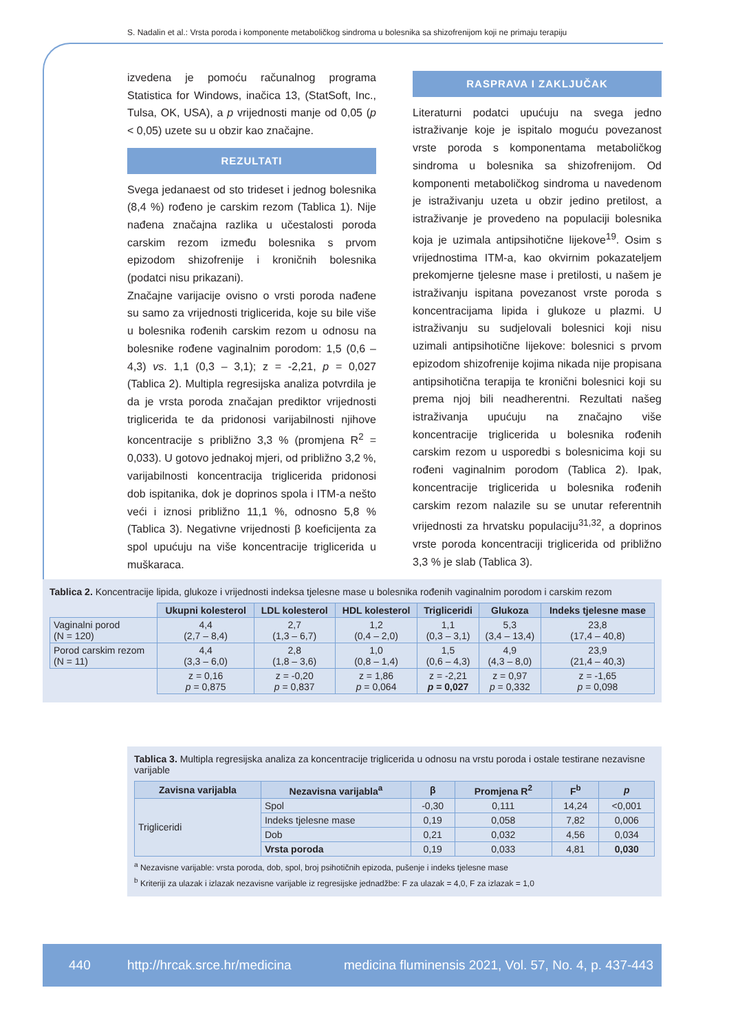S. Nadalin et al.: Vrsta poroda i komponente metaboličkog sindroma u bolesnika sa shizofrenijom koji ne primaju terapiju
izvedena je pomoću računalnog programa Statistica for Windows, inačica 13, (StatSoft, Inc., Tulsa, OK, USA), a p vrijednosti manje od 0,05 (p < 0,05) uzete su u obzir kao značajne.
REZULTATI
Svega jedanaest od sto trideset i jednog bolesnika (8,4 %) rođeno je carskim rezom (Tablica 1). Nije nađena značajna razlika u učestalosti poroda carskim rezom između bolesnika s prvom epizodom shizofrenije i kroničnih bolesnika (podatci nisu prikazani).
Značajne varijacije ovisno o vrsti poroda nađene su samo za vrijednosti triglicerida, koje su bile više u bolesnika rođenih carskim rezom u odnosu na bolesnike rođene vaginalnim porodom: 1,5 (0,6 – 4,3) vs. 1,1 (0,3 – 3,1); z = -2,21, p = 0,027 (Tablica 2). Multipla regresijska analiza potvrdila je da je vrsta poroda značajan prediktor vrijednosti triglicerida te da pridonosi varijabilnosti njihove koncentracije s približno 3,3 % (promjena R<sup>2</sup> = 0,033). U gotovo jednakoj mjeri, od približno 3,2 %, varijabilnosti koncentracija triglicerida pridonosi dob ispitanika, dok je doprinos spola i ITM-a nešto veći i iznosi približno 11,1 %, odnosno 5,8 % (Tablica 3). Negativne vrijednosti β koeficijenta za spol upućuju na više koncentracije triglicerida u muškaraca.
RASPRAVA I ZAKLJUČAK
Literaturni podatci upućuju na svega jedno istraživanje koje je ispitalo moguću povezanost vrste poroda s komponentama metaboličkog sindroma u bolesnika sa shizofrenijom. Od komponenti metaboličkog sindroma u navedenom je istraživanju uzeta u obzir jedino pretilost, a istraživanje je provedeno na populaciji bolesnika koja je uzimala antipsihotične lijekove<sup>19</sup>. Osim s vrijednostima ITM-a, kao okvirnim pokazateljem prekomjerne tjelesne mase i pretilosti, u našem je istraživanju ispitana povezanost vrste poroda s koncentracijama lipida i glukoze u plazmi. U istraživanju su sudjelovali bolesnici koji nisu uzimali antipsihotične lijekove: bolesnici s prvom epizodom shizofrenije kojima nikada nije propisana antipsihotična terapija te kronični bolesnici koji su prema njoj bili neadherentni. Rezultati našeg istraživanja upućuju na značajno više koncentracije triglicerida u bolesnika rođenih carskim rezom u usporedbi s bolesnicima koji su rođeni vaginalnim porodom (Tablica 2). Ipak, koncentracije triglicerida u bolesnika rođenih carskim rezom nalazile su se unutar referentnih vrijednosti za hrvatsku populaciju<sup>31,32</sup>, a doprinos vrste poroda koncentraciji triglicerida od približno 3,3 % je slab (Tablica 3).
Tablica 2. Koncentracije lipida, glukoze i vrijednosti indeksa tjelesne mase u bolesnika rođenih vaginalnim porodom i carskim rezom
| | Ukupni kolesterol | LDL kolesterol | HDL kolesterol | Trigliceridi | Glukoza | Indeks tjelesne mase |
| Vaginalni porod (N = 120) | 4,4 (2,7 – 8,4) | 2,7 (1,3 – 6,7) | 1,2 (0,4 – 2,0) | 1,1 (0,3 – 3,1) | 5,3 (3,4 – 13,4) | 23,8 (17,4 – 40,8) |
| Porod carskim rezom (N = 11) | 4,4 (3,3 – 6,0) | 2,8 (1,8 – 3,6) | 1,0 (0,8 – 1,4) | 1,5 (0,6 – 4,3) | 4,9 (4,3 – 8,0) | 23,9 (21,4 – 40,3) |
| | z = 0,16 p = 0,875 | z = -0,20 p = 0,837 | z = 1,86 p = 0,064 | z = -2,21 p = 0,027 | z = 0,97 p = 0,332 | z = -1,65 p = 0,098 |
Tablica 3. Multipla regresijska analiza za koncentracije triglicerida u odnosu na vrstu poroda i ostale testirane nezavisne varijable
| Zavisna varijabla | Nezavisna varijabla<sup>a</sup> | β | Promjena R<sup>2</sup> | F<sup>b</sup> | p |
| --- | --- | --- | --- | --- | --- |
| Trigliceridi | Spol | -0,30 | 0,111 | 14,24 | <0,001 |
| | Indeks tjelesne mase | 0,19 | 0,058 | 7,82 | 0,006 |
| | Dob | 0,21 | 0,032 | 4,56 | 0,034 |
| | Vrsta poroda | 0,19 | 0,033 | 4,81 | 0,030 |
<sup>a</sup> Nezavisne varijable: vrsta poroda, dob, spol, broj psihotičnih epizoda, pušenje i indeks tjelesne mase
<sup>b</sup> Kriteriji za ulazak i izlazak nezavisne varijable iz regresijske jednadžbe: F za ulazak = 4,0, F za izlazak = 1,0
440 http://hrcak.srce.hr/medicina medicina fluminensis 2021, Vol. 57, No. 4, p. 437-443